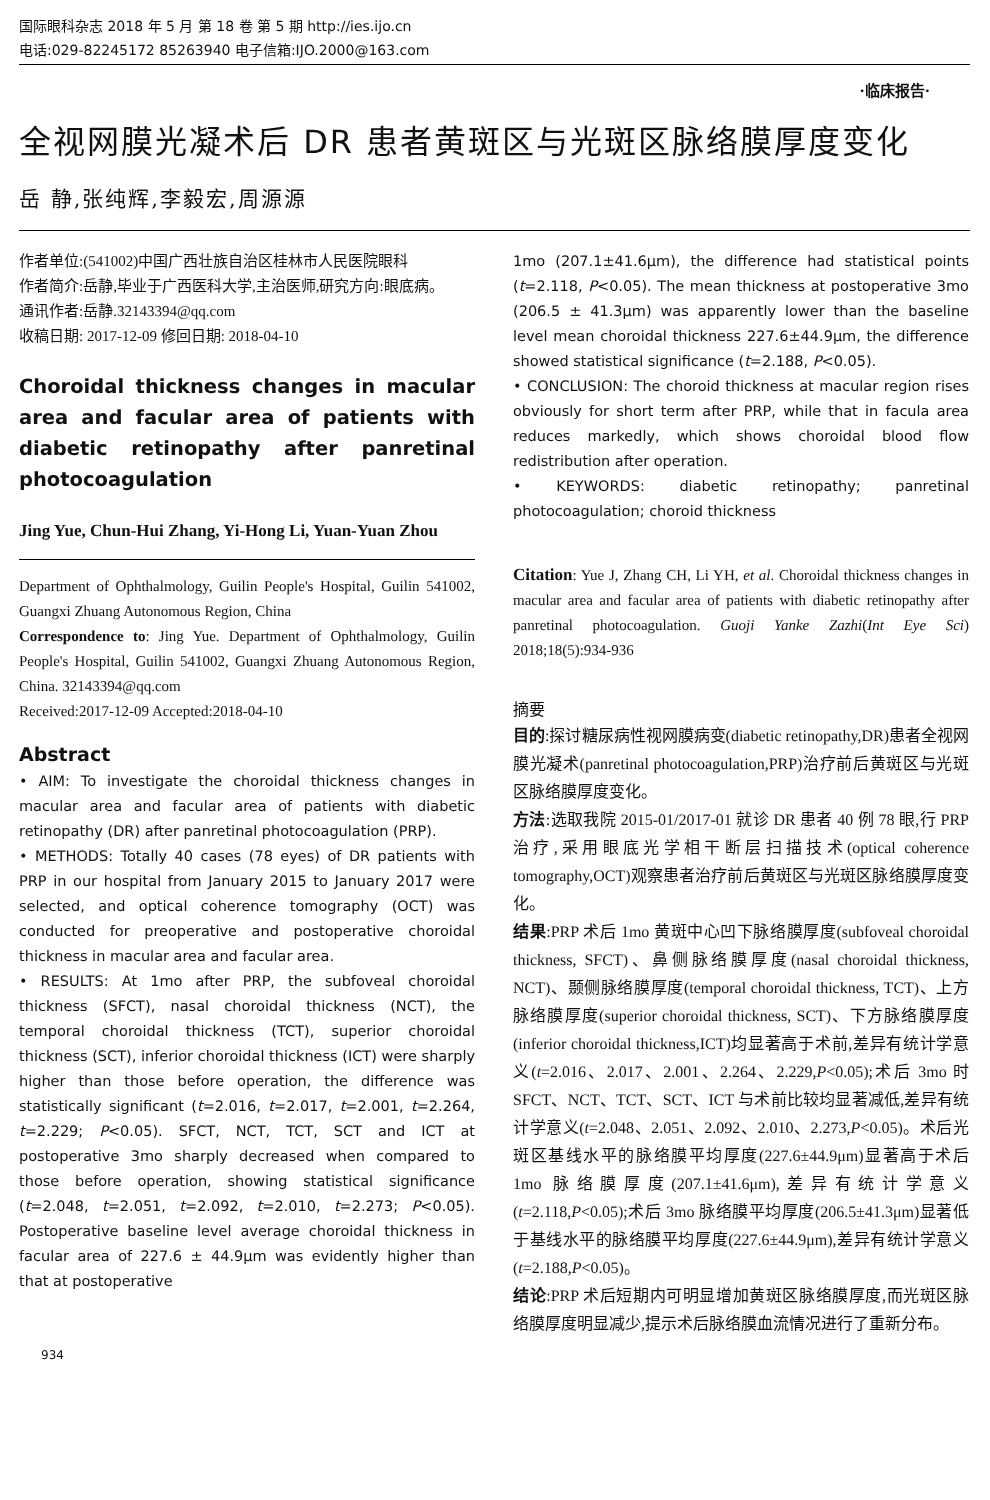国际眼科杂志 2018 年 5 月 第 18 卷 第 5 期 http://ies.ijo.cn
电话:029-82245172 85263940 电子信箱:IJO.2000@163.com
·临床报告·
全视网膜光凝术后 DR 患者黄斑区与光斑区脉络膜厚度变化
岳 静,张纯辉,李毅宏,周源源
作者单位:(541002)中国广西壮族自治区桂林市人民医院眼科
作者简介:岳静,毕业于广西医科大学,主治医师,研究方向:眼底病。
通讯作者:岳静.32143394@qq.com
收稿日期: 2017-12-09 修回日期: 2018-04-10
Choroidal thickness changes in macular area and facular area of patients with diabetic retinopathy after panretinal photocoagulation
Jing Yue, Chun-Hui Zhang, Yi-Hong Li, Yuan-Yuan Zhou
Department of Ophthalmology, Guilin People's Hospital, Guilin 541002, Guangxi Zhuang Autonomous Region, China
Correspondence to: Jing Yue. Department of Ophthalmology, Guilin People's Hospital, Guilin 541002, Guangxi Zhuang Autonomous Region, China. 32143394@qq.com
Received:2017-12-09 Accepted:2018-04-10
Abstract
• AIM: To investigate the choroidal thickness changes in macular area and facular area of patients with diabetic retinopathy (DR) after panretinal photocoagulation (PRP).
• METHODS: Totally 40 cases (78 eyes) of DR patients with PRP in our hospital from January 2015 to January 2017 were selected, and optical coherence tomography (OCT) was conducted for preoperative and postoperative choroidal thickness in macular area and facular area.
• RESULTS: At 1mo after PRP, the subfoveal choroidal thickness (SFCT), nasal choroidal thickness (NCT), the temporal choroidal thickness (TCT), superior choroidal thickness (SCT), inferior choroidal thickness (ICT) were sharply higher than those before operation, the difference was statistically significant (t=2.016, t=2.017, t=2.001, t=2.264, t=2.229; P<0.05). SFCT, NCT, TCT, SCT and ICT at postoperative 3mo sharply decreased when compared to those before operation, showing statistical significance (t=2.048, t=2.051, t=2.092, t=2.010, t=2.273; P<0.05). Postoperative baseline level average choroidal thickness in facular area of 227.6 ± 44.9μm was evidently higher than that at postoperative
1mo (207.1±41.6μm), the difference had statistical points (t=2.118, P<0.05). The mean thickness at postoperative 3mo (206.5 ± 41.3μm) was apparently lower than the baseline level mean choroidal thickness 227.6±44.9μm, the difference showed statistical significance (t=2.188, P<0.05).
• CONCLUSION: The choroid thickness at macular region rises obviously for short term after PRP, while that in facula area reduces markedly, which shows choroidal blood flow redistribution after operation.
• KEYWORDS: diabetic retinopathy; panretinal photocoagulation; choroid thickness
Citation: Yue J, Zhang CH, Li YH, et al. Choroidal thickness changes in macular area and facular area of patients with diabetic retinopathy after panretinal photocoagulation. Guoji Yanke Zazhi(Int Eye Sci) 2018;18(5):934-936
摘要
目的:探讨糖尿病性视网膜病变(diabetic retinopathy,DR)患者全视网膜光凝术(panretinal photocoagulation,PRP)治疗前后黄斑区与光斑区脉络膜厚度变化。
方法:选取我院 2015-01/2017-01 就诊 DR 患者 40 例 78 眼,行 PRP 治疗,采用眼底光学相干断层扫描技术(optical coherence tomography,OCT)观察患者治疗前后黄斑区与光斑区脉络膜厚度变化。
结果:PRP 术后 1mo 黄斑中心凹下脉络膜厚度(subfoveal choroidal thickness, SFCT)、鼻侧脉络膜厚度(nasal choroidal thickness, NCT)、颞侧脉络膜厚度(temporal choroidal thickness, TCT)、上方脉络膜厚度(superior choroidal thickness, SCT)、下方脉络膜厚度(inferior choroidal thickness,ICT)均显著高于术前,差异有统计学意义(t=2.016、2.017、2.001、2.264、2.229,P<0.05);术后 3mo 时 SFCT、NCT、TCT、SCT、ICT 与术前比较均显著减低,差异有统计学意义(t=2.048、2.051、2.092、2.010、2.273,P<0.05)。术后光斑区基线水平的脉络膜平均厚度(227.6±44.9μm)显著高于术后 1mo 脉络膜厚度(207.1±41.6μm),差异有统计学意义(t=2.118,P<0.05);术后 3mo 脉络膜平均厚度(206.5±41.3μm)显著低于基线水平的脉络膜平均厚度(227.6±44.9μm),差异有统计学意义(t=2.188,P<0.05)。
结论:PRP 术后短期内可明显增加黄斑区脉络膜厚度,而光斑区脉络膜厚度明显减少,提示术后脉络膜血流情况进行了重新分布。
934